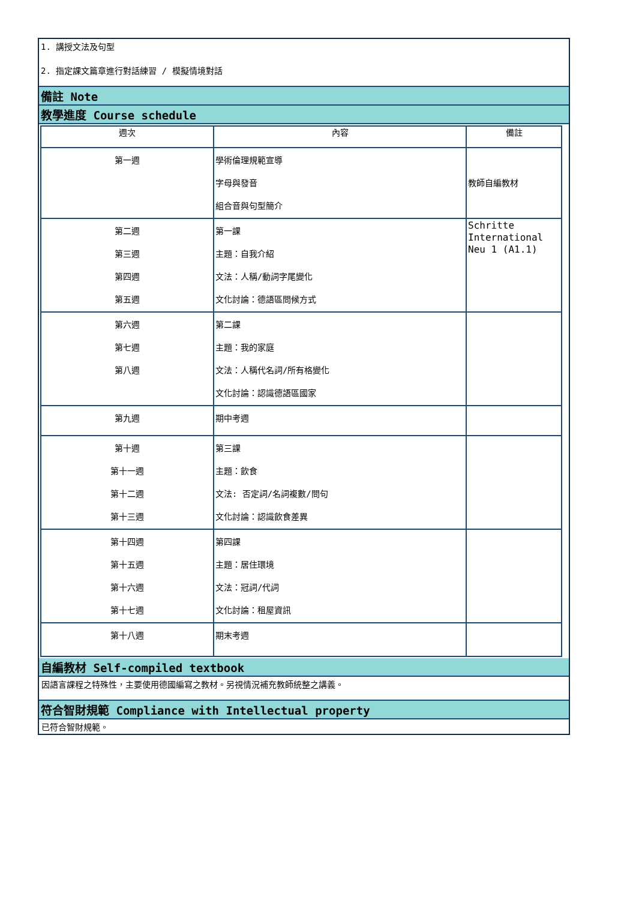1. 講授文法及句型
2. 指定課文篇章進行對話練習 / 模擬情境對話
備註 Note
教學進度 Course schedule
| 週次 | 內容 | 備註 |
| 第一週 | 學術倫理規範宣導 字母與發音 組合音與句型簡介 | 教師自編教材 |
| 第二週 第三週 第四週 第五週 | 第一課 主題：自我介紹 文法：人稱/動詞字尾變化 文化討論：德語區問候方式 | Schritte International Neu 1 (A1.1) |
| 第六週 第七週 第八週 | 第二課 主題：我的家庭 文法：人稱代名詞/所有格變化 文化討論：認識德語區國家 | |
| 第九週 | 期中考週 | |
| 第十週 第十一週 第十二週 第十三週 | 第三課 主題：飲食 文法: 否定詞/名詞複數/問句 文化討論：認識飲食差異 | |
| 第十四週 第十五週 第十六週 第十七週 | 第四課 主題：居住環境 文法：冠詞/代詞 文化討論：租屋資訊 | |
| 第十八週 | 期末考週 | |
自編教材 Self-compiled textbook
因語言課程之特殊性，主要使用德國編寫之教材。另視情況補充教師統整之講義。
符合智財規範 Compliance with Intellectual property
已符合智財規範。